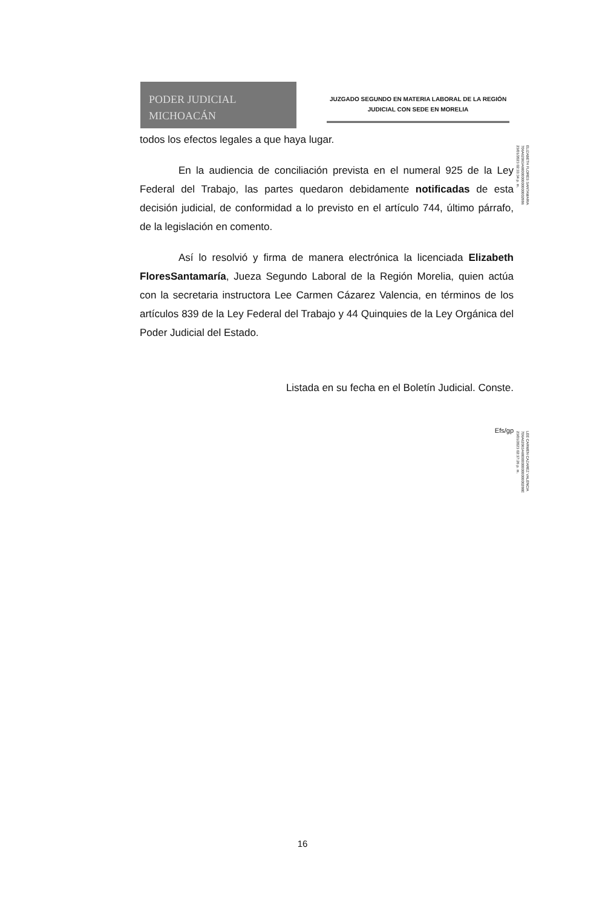PODER JUDICIAL
MICHOACÁN
JUZGADO SEGUNDO EN MATERIA LABORAL DE LA REGIÓN
JUDICIAL CON SEDE EN MORELIA
todos los efectos legales a que haya lugar.
En la audiencia de conciliación prevista en el numeral 925 de la Ley Federal del Trabajo, las partes quedaron debidamente notificadas de esta decisión judicial, de conformidad a lo previsto en el artículo 744, último párrafo, de la legislación en comento.
Así lo resolvió y firma de manera electrónica la licenciada Elizabeth FloresSantamaría, Jueza Segundo Laboral de la Región Morelia, quien actúa con la secretaria instructora Lee Carmen Cázarez Valencia, en términos de los artículos 839 de la Ley Federal del Trabajo y 44 Quinquies de la Ley Orgánica del Poder Judicial del Estado.
Listada en su fecha en el Boletín Judicial. Conste.
Efs/gp
ELIZABETH FLORES SANTAMARIA
706A62063A6800000000000002886
23/01/2023 02:33:34 p. m.
LEE CARMEN CAZAREZ VALENCIA
706A62063A6800000000000000288E
23/01/2023 02:37:26 p. m.
16